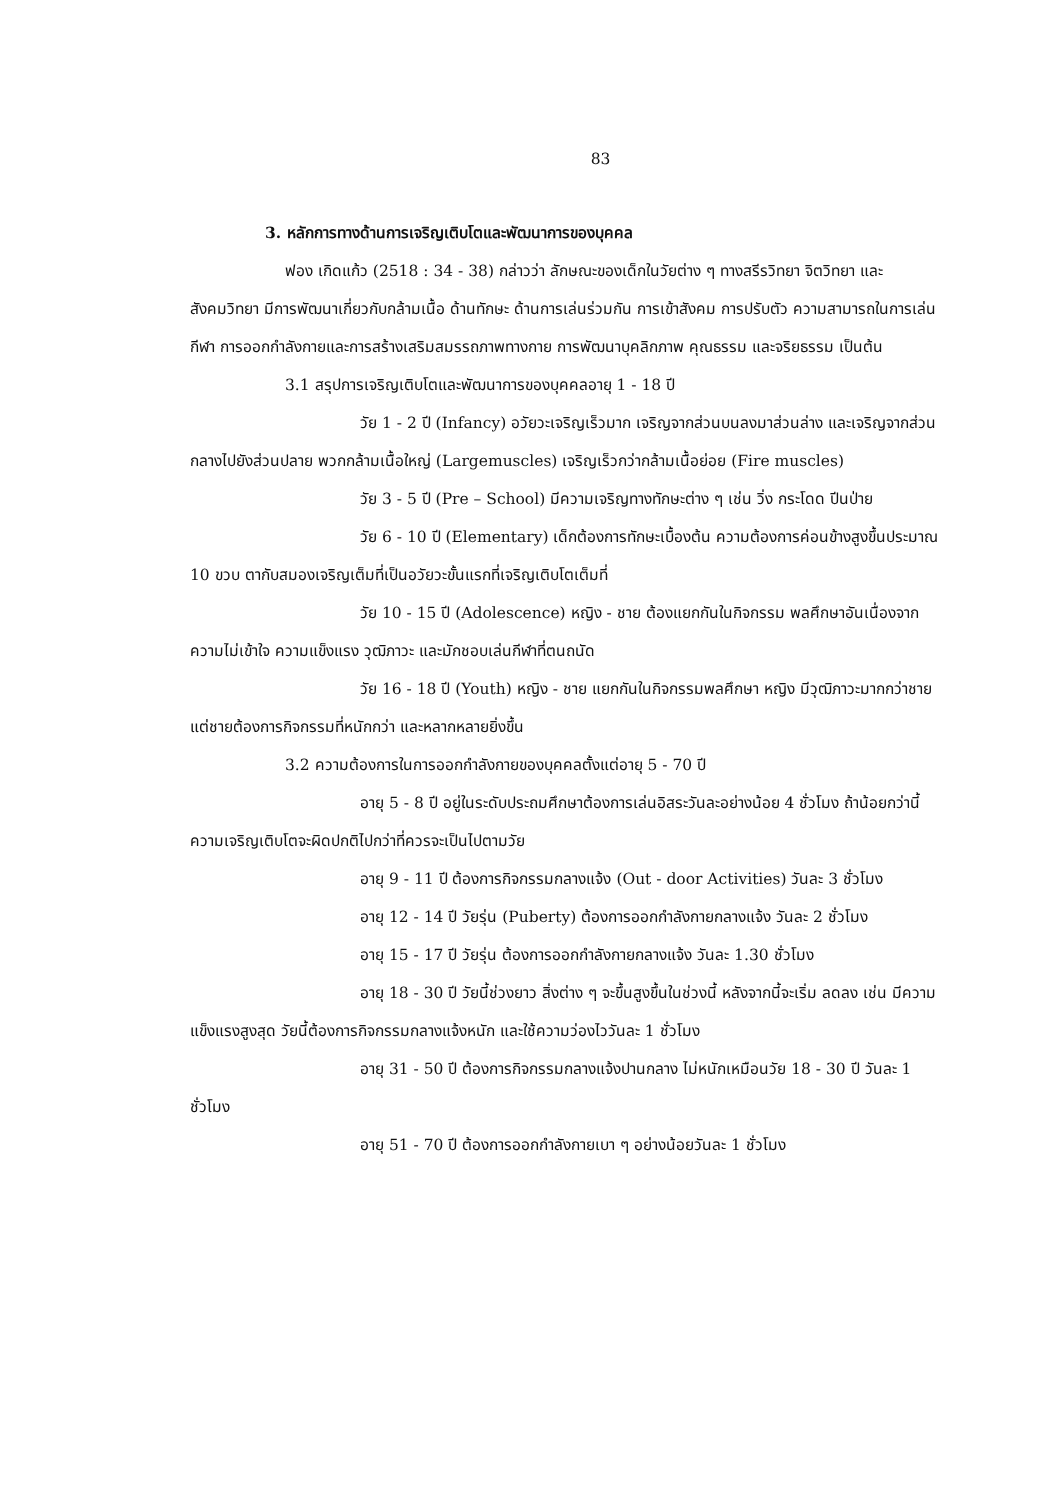83
3. หลักการทางด้านการเจริญเติบโตและพัฒนาการของบุคคล
ฟอง เกิดแก้ว (2518 : 34 - 38) กล่าวว่า ลักษณะของเด็กในวัยต่าง ๆ ทางสรีรวิทยา จิตวิทยา และสังคมวิทยา มีการพัฒนาเกี่ยวกับกล้ามเนื้อ ด้านทักษะ ด้านการเล่นร่วมกัน การเข้าสังคม การปรับตัว ความสามารถในการเล่นกีฬา การออกกำลังกายและการสร้างเสริมสมรรถภาพทางกาย การพัฒนาบุคลิกภาพ คุณธรรม และจริยธรรม เป็นต้น
3.1 สรุปการเจริญเติบโตและพัฒนาการของบุคคลอายุ 1 - 18 ปี
วัย 1 - 2 ปี (Infancy) อวัยวะเจริญเร็วมาก เจริญจากส่วนบนลงมาส่วนล่าง และเจริญจากส่วนกลางไปยังส่วนปลาย พวกกล้ามเนื้อใหญ่ (Largemuscles) เจริญเร็วกว่ากล้ามเนื้อย่อย (Fire muscles)
วัย 3 - 5 ปี (Pre – School) มีความเจริญทางทักษะต่าง ๆ เช่น วิ่ง กระโดด ปีนป่าย
วัย 6 - 10 ปี (Elementary) เด็กต้องการทักษะเบื้องต้น ความต้องการค่อนข้างสูงขึ้นประมาณ 10 ขวบ ตากับสมองเจริญเต็มที่เป็นอวัยวะขั้นแรกที่เจริญเติบโตเต็มที่
วัย 10 - 15 ปี (Adolescence) หญิง - ชาย ต้องแยกกันในกิจกรรม พลศึกษาอันเนื่องจากความไม่เข้าใจ ความแข็งแรง วุฒิภาวะ และมักชอบเล่นกีฬาที่ตนถนัด
วัย 16 - 18 ปี (Youth) หญิง - ชาย แยกกันในกิจกรรมพลศึกษา หญิง มีวุฒิภาวะมากกว่าชาย แต่ชายต้องการกิจกรรมที่หนักกว่า และหลากหลายยิ่งขึ้น
3.2 ความต้องการในการออกกำลังกายของบุคคลตั้งแต่อายุ 5 - 70 ปี
อายุ 5 - 8 ปี อยู่ในระดับประถมศึกษาต้องการเล่นอิสระวันละอย่างน้อย 4 ชั่วโมง ถ้าน้อยกว่านี้ความเจริญเติบโตจะผิดปกติไปกว่าที่ควรจะเป็นไปตามวัย
อายุ 9 - 11 ปี ต้องการกิจกรรมกลางแจ้ง (Out - door Activities) วันละ 3 ชั่วโมง
อายุ 12 - 14 ปี วัยรุ่น (Puberty) ต้องการออกกำลังกายกลางแจ้ง วันละ 2 ชั่วโมง
อายุ 15 - 17 ปี วัยรุ่น ต้องการออกกำลังกายกลางแจ้ง วันละ 1.30 ชั่วโมง
อายุ 18 - 30 ปี วัยนี้ช่วงยาว สิ่งต่าง ๆ จะขึ้นสูงขึ้นในช่วงนี้ หลังจากนี้จะเริ่ม ลดลง เช่น มีความแข็งแรงสูงสุด วัยนี้ต้องการกิจกรรมกลางแจ้งหนัก และใช้ความว่องไววันละ 1 ชั่วโมง
อายุ 31 - 50 ปี ต้องการกิจกรรมกลางแจ้งปานกลาง ไม่หนักเหมือนวัย 18 - 30 ปี วันละ 1 ชั่วโมง
อายุ 51 - 70 ปี ต้องการออกกำลังกายเบา ๆ อย่างน้อยวันละ 1 ชั่วโมง